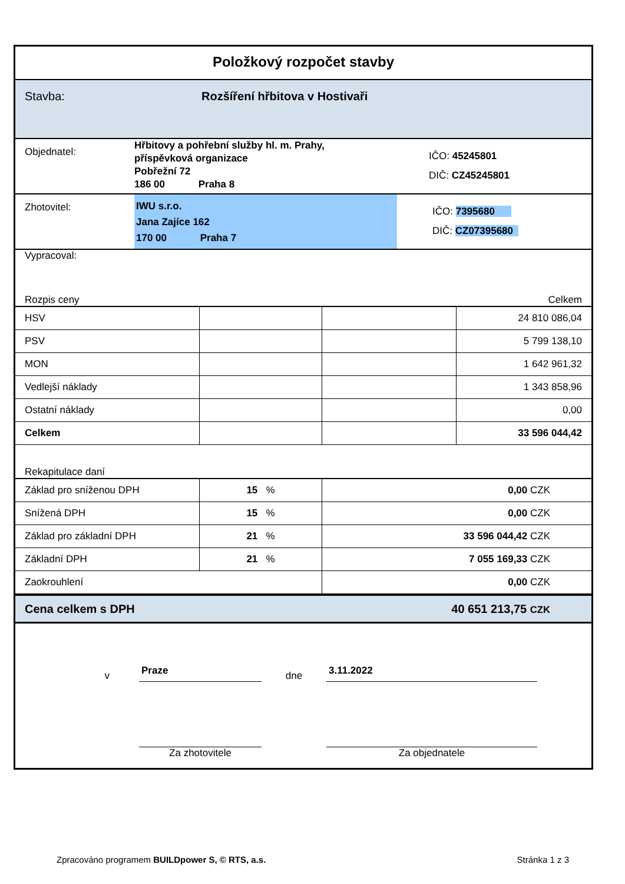Položkový rozpočet stavby
Stavba: Rozšíření hřbitova v Hostivaři
Objednatel:
Hřbitovy a pohřební služby hl. m. Prahy,
příspěvková organizace
Pobřežní 72
186 00 Praha 8
IČO: 45245801
DIČ: CZ45245801
Zhotovitel:
IWU s.r.o.
Jana Zajíce 162
170 00 Praha 7
IČO: 7395680
DIČ: CZ07395680
Vypracoval:
Rozpis ceny Celkem
| HSV | | | 24 810 086,04 |
| PSV | | | 5 799 138,10 |
| MON | | | 1 642 961,32 |
| Vedlejší náklady | | | 1 343 858,96 |
| Ostatní náklady | | | 0,00 |
| Celkem | | | 33 596 044,42 |
Rekapitulace daní
| Základ pro sníženou DPH | 15 % | 0,00 CZK |
| Snížená DPH | 15 % | 0,00 CZK |
| Základ pro základní DPH | 21 % | 33 596 044,42 CZK |
| Základní DPH | 21 % | 7 055 169,33 CZK |
| Zaokrouhlení | | 0,00 CZK |
Cena celkem s DPH 40 651 213,75 CZK
v Praze dne 3.11.2022
Za zhotovitele Za objednatele
Zpracováno programem BUILDpower S, © RTS, a.s. Stránka 1 z 3